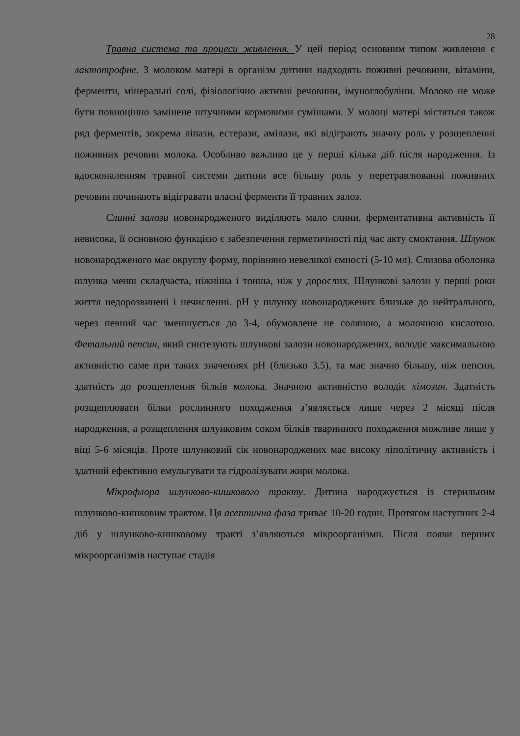28
Травна система та процеси живлення. У цей період основним типом живлення є лактотрофне. З молоком матері в організм дитини надходять поживні речовини, вітаміни, ферменти, мінеральні солі, фізіологічно активні речовини, імуноглобуліни. Молоко не може бути повноцінно замінене штучними кормовими сумішами. У молоці матері містяться також ряд ферментів, зокрема ліпази, естерази, амілази, які відіграють значну роль у розщепленні поживних речовин молока. Особливо важливо це у перші кілька діб після народження. Із вдосконаленням травної системи дитини все більшу роль у перетравлюванні поживних речовин починають відігравати власні ферменти її травних залоз.
Слинні залози новонародженого виділяють мало слини, ферментативна активність її невисока, її основною функцією є забезпечення герметичності під час акту смоктання. Шлунок новонародженого має округлу форму, порівняно невеликої ємності (5-10 мл). Слизова оболонка шлунка менш складчаста, ніжніша і тонша, ніж у дорослих. Шлункові залози у перші роки життя недорозвинені і нечисленні. рН у шлунку новонароджених близьке до нейтрального, через певний час зменшується до 3-4, обумовлене не соляною, а молочною кислотою. Фетальний пепсин, який синтезують шлункові залози новонароджених, володіє максимальною активністю саме при таких значеннях рН (близько 3,5), та має значно більшу, ніж пепсин, здатність до розщеплення білків молока. Значною активністю володіє хімозин. Здатність розщеплювати білки рослинного походження з’являється лише через 2 місяці після народження, а розщеплення шлунковим соком білків тваринного походження можливе лише у віці 5-6 місяців. Проте шлунковий сік новонароджених має високу ліполітичну активність і здатний ефективно емульгувати та гідролізувати жири молока.
Мікрофлора шлунково-кишкового тракту. Дитина народжується із стерильним шлунково-кишковим трактом. Ця асептична фаза триває 10-20 годин. Протягом наступних 2-4 діб у шлунково-кишковому тракті з’являються мікроорганізми. Після появи перших мікроорганізмів наступає стадія